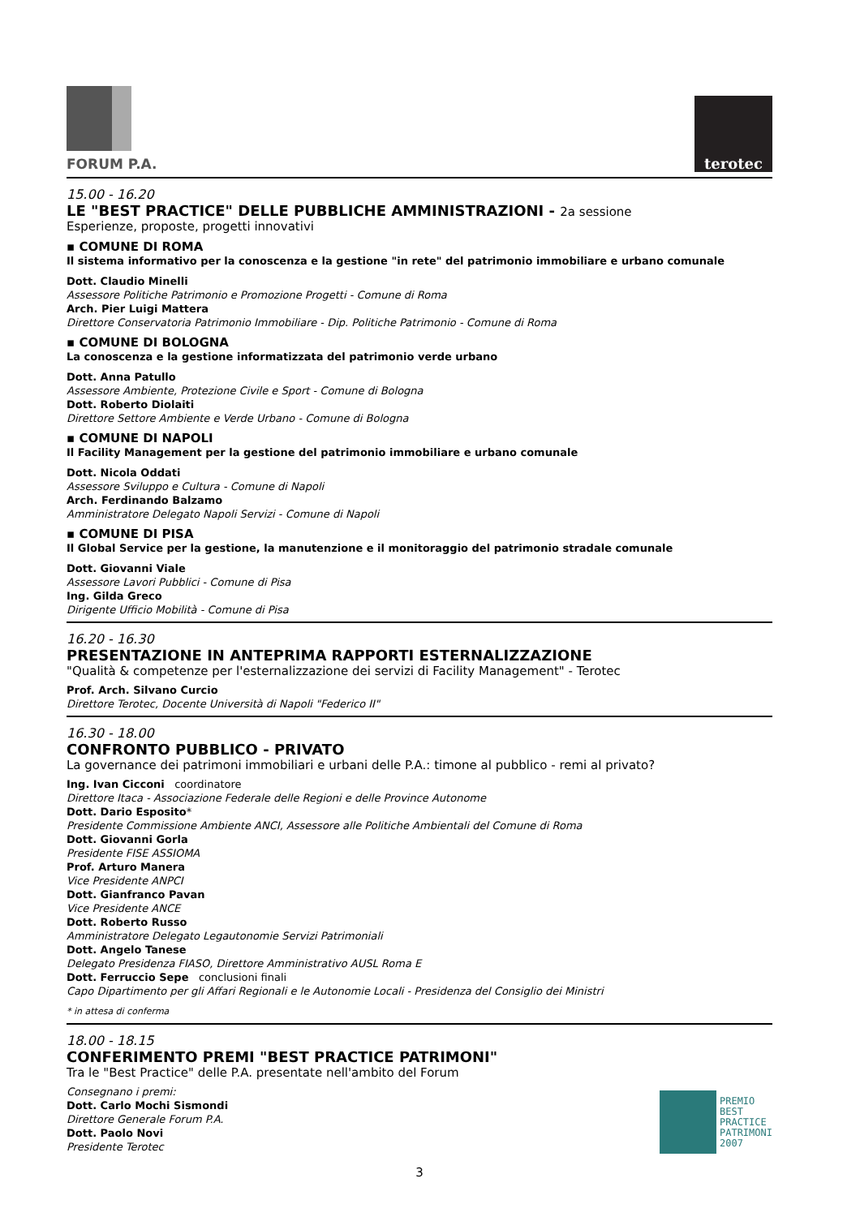FORUM P.A.
terotec
15.00 - 16.20
LE "BEST PRACTICE" DELLE PUBBLICHE AMMINISTRAZIONI - 2a sessione
Esperienze, proposte, progetti innovativi
▪ COMUNE DI ROMA
Il sistema informativo per la conoscenza e la gestione "in rete" del patrimonio immobiliare e urbano comunale
Dott. Claudio Minelli
Assessore Politiche Patrimonio e Promozione Progetti - Comune di Roma
Arch. Pier Luigi Mattera
Direttore Conservatoria Patrimonio Immobiliare - Dip. Politiche Patrimonio - Comune di Roma
▪ COMUNE DI BOLOGNA
La conoscenza e la gestione informatizzata del patrimonio verde urbano
Dott. Anna Patullo
Assessore Ambiente, Protezione Civile e Sport - Comune di Bologna
Dott. Roberto Diolaiti
Direttore Settore Ambiente e Verde Urbano - Comune di Bologna
▪ COMUNE DI NAPOLI
Il Facility Management per la gestione del patrimonio immobiliare e urbano comunale
Dott. Nicola Oddati
Assessore Sviluppo e Cultura - Comune di Napoli
Arch. Ferdinando Balzamo
Amministratore Delegato Napoli Servizi - Comune di Napoli
▪ COMUNE DI PISA
Il Global Service per la gestione, la manutenzione e il monitoraggio del patrimonio stradale comunale
Dott. Giovanni Viale
Assessore Lavori Pubblici - Comune di Pisa
Ing. Gilda Greco
Dirigente Ufficio Mobilità - Comune di Pisa
16.20 - 16.30
PRESENTAZIONE IN ANTEPRIMA RAPPORTI ESTERNALIZZAZIONE
"Qualità & competenze per l'esternalizzazione dei servizi di Facility Management" - Terotec
Prof. Arch. Silvano Curcio
Direttore Terotec, Docente Università di Napoli "Federico II"
16.30 - 18.00
CONFRONTO PUBBLICO - PRIVATO
La governance dei patrimoni immobiliari e urbani delle P.A.: timone al pubblico - remi al privato?
Ing. Ivan Cicconi coordinatore
Direttore Itaca - Associazione Federale delle Regioni e delle Province Autonome
Dott. Dario Esposito*
Presidente Commissione Ambiente ANCI, Assessore alle Politiche Ambientali del Comune di Roma
Dott. Giovanni Gorla
Presidente FISE ASSIOMA
Prof. Arturo Manera
Vice Presidente ANPCI
Dott. Gianfranco Pavan
Vice Presidente ANCE
Dott. Roberto Russo
Amministratore Delegato Legautonomie Servizi Patrimoniali
Dott. Angelo Tanese
Delegato Presidenza FIASO, Direttore Amministrativo AUSL Roma E
Dott. Ferruccio Sepe conclusioni finali
Capo Dipartimento per gli Affari Regionali e le Autonomie Locali - Presidenza del Consiglio dei Ministri
* in attesa di conferma
18.00 - 18.15
CONFERIMENTO PREMI "BEST PRACTICE PATRIMONI"
Tra le "Best Practice" delle P.A. presentate nell'ambito del Forum
Consegnano i premi:
Dott. Carlo Mochi Sismondi
Direttore Generale Forum P.A.
Dott. Paolo Novi
Presidente Terotec
PREMIO
BEST
PRACTICE
PATRIMONI
2007
3